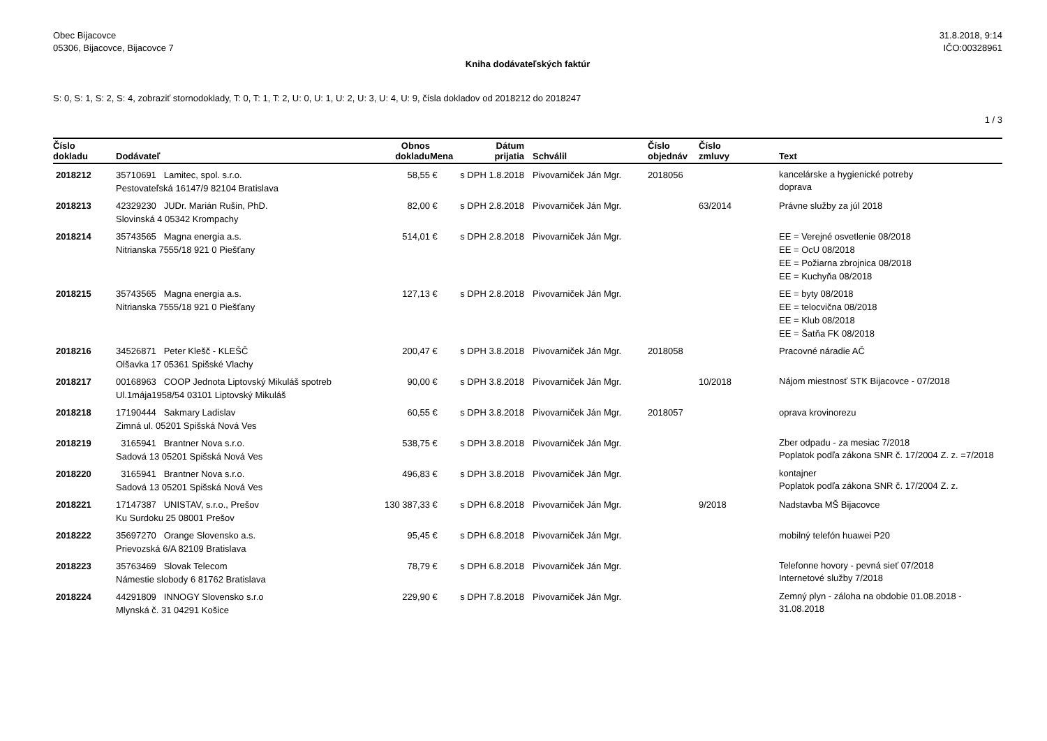Obec Bijacovce
05306, Bijacovce, Bijacovce 7
31.8.2018, 9:14
IČO:00328961
Kniha dodávateľských faktúr
S: 0, S: 1, S: 2, S: 4, zobraziť stornodoklady, T: 0, T: 1, T: 2, U: 0, U: 1, U: 2, U: 3, U: 4, U: 9, čísla dokladov od 2018212 do 2018247
1 / 3
| Číslo dokladu | Dodávateľ | Obnos dokladu | Mena | Dátum prijatia | Schválil | Číslo objednáv | Číslo zmluvy | Text |
| --- | --- | --- | --- | --- | --- | --- | --- | --- |
| 2018212 | 35710691 Lamitec, spol. s.r.o. Pestovateľská 16147/9 82104 Bratislava | 58,55 | € | s DPH 1.8.2018 | Pivovarniček Ján Mgr. | 2018056 | | kancelárske a hygienické potreby doprava |
| 2018213 | 42329230 JUDr. Marián Rušin, PhD. Slovinská 4 05342 Krompachy | 82,00 | € | s DPH 2.8.2018 | Pivovarniček Ján Mgr. | | 63/2014 | Právne služby za júl 2018 |
| 2018214 | 35743565 Magna energia a.s. Nitrianska 7555/18 921 0 Piešťany | 514,01 | € | s DPH 2.8.2018 | Pivovarniček Ján Mgr. | | | EE = Verejné osvetlenie 08/2018 EE = OcU 08/2018 EE = Požiarna zbrojnica 08/2018 EE = Kuchyňa 08/2018 |
| 2018215 | 35743565 Magna energia a.s. Nitrianska 7555/18 921 0 Piešťany | 127,13 | € | s DPH 2.8.2018 | Pivovarniček Ján Mgr. | | | EE = byty 08/2018 EE = telocvična 08/2018 EE = Klub 08/2018 EE = Šatňa FK 08/2018 |
| 2018216 | 34526871 Peter Klešč - KLEŠČ Olšavka 17 05361 Spišské Vlachy | 200,47 | € | s DPH 3.8.2018 | Pivovarniček Ján Mgr. | 2018058 | | Pracovné náradie AČ |
| 2018217 | 00168963 COOP Jednota Liptovský Mikuláš spotreb Ul.1mája1958/54 03101 Liptovský Mikuláš | 90,00 | € | s DPH 3.8.2018 | Pivovarniček Ján Mgr. | | 10/2018 | Nájom miestnosť STK Bijacovce - 07/2018 |
| 2018218 | 17190444 Sakmary Ladislav Zimná ul. 05201 Spišská Nová Ves | 60,55 | € | s DPH 3.8.2018 | Pivovarniček Ján Mgr. | 2018057 | | oprava krovinorezu |
| 2018219 | 3165941 Brantner Nova s.r.o. Sadová 13 05201 Spišská Nová Ves | 538,75 | € | s DPH 3.8.2018 | Pivovarniček Ján Mgr. | | | Zber odpadu - za mesiac 7/2018 Poplatok podľa zákona SNR č. 17/2004 Z. z. =7/2018 |
| 2018220 | 3165941 Brantner Nova s.r.o. Sadová 13 05201 Spišská Nová Ves | 496,83 | € | s DPH 3.8.2018 | Pivovarniček Ján Mgr. | | | kontajner Poplatok podľa zákona SNR č. 17/2004 Z. z. |
| 2018221 | 17147387 UNISTAV, s.r.o., Prešov Ku Surdoku 25 08001 Prešov | 130 387,33 | € | s DPH 6.8.2018 | Pivovarniček Ján Mgr. | | 9/2018 | Nadstavba MŠ Bijacovce |
| 2018222 | 35697270 Orange Slovensko a.s. Prievozská 6/A 82109 Bratislava | 95,45 | € | s DPH 6.8.2018 | Pivovarniček Ján Mgr. | | | mobilný telefón huawei P20 |
| 2018223 | 35763469 Slovak Telecom Námestie slobody 6 81762 Bratislava | 78,79 | € | s DPH 6.8.2018 | Pivovarniček Ján Mgr. | | | Telefonne hovory - pevná sieť 07/2018 Internetové služby 7/2018 |
| 2018224 | 44291809 INNOGY Slovensko s.r.o Mlynská č. 31 04291 Košice | 229,90 | € | s DPH 7.8.2018 | Pivovarniček Ján Mgr. | | | Zemný plyn - záloha na obdobie 01.08.2018 - 31.08.2018 |